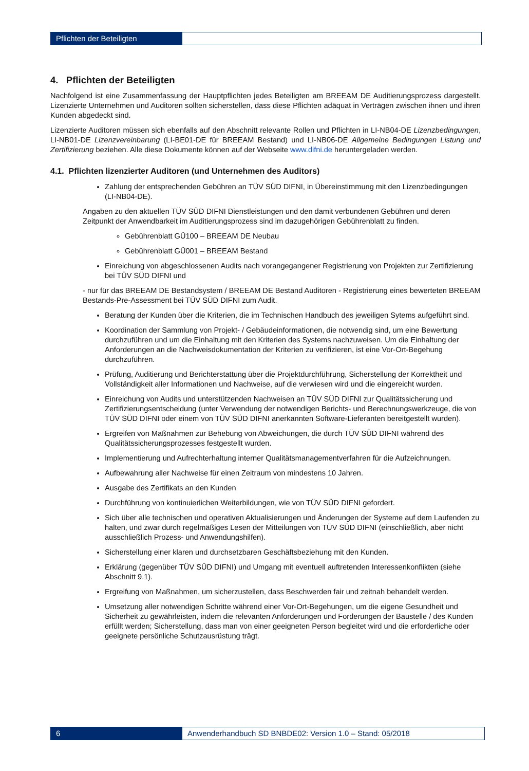Pflichten der Beteiligten
4. Pflichten der Beteiligten
Nachfolgend ist eine Zusammenfassung der Hauptpflichten jedes Beteiligten am BREEAM DE Auditierungsprozess dargestellt. Lizenzierte Unternehmen und Auditoren sollten sicherstellen, dass diese Pflichten adäquat in Verträgen zwischen ihnen und ihren Kunden abgedeckt sind.
Lizenzierte Auditoren müssen sich ebenfalls auf den Abschnitt relevante Rollen und Pflichten in LI-NB04-DE Lizenzbedingungen, LI-NB01-DE Lizenzvereinbarung (LI-BE01-DE für BREEAM Bestand) und LI-NB06-DE Allgemeine Bedingungen Listung und Zertifizierung beziehen. Alle diese Dokumente können auf der Webseite www.difni.de heruntergeladen werden.
4.1. Pflichten lizenzierter Auditoren (und Unternehmen des Auditors)
Zahlung der entsprechenden Gebühren an TÜV SÜD DIFNI, in Übereinstimmung mit den Lizenzbedingungen (LI-NB04-DE).
Angaben zu den aktuellen TÜV SÜD DIFNI Dienstleistungen und den damit verbundenen Gebühren und deren Zeitpunkt der Anwendbarkeit im Auditierungsprozess sind im dazugehörigen Gebührenblatt zu finden.
Gebührenblatt GÜ100 – BREEAM DE Neubau
Gebührenblatt GÜ001 – BREEAM Bestand
Einreichung von abgeschlossenen Audits nach vorangegangener Registrierung von Projekten zur Zertifizierung bei TÜV SÜD DIFNI und
- nur für das BREEAM DE Bestandsystem / BREEAM DE Bestand Auditoren - Registrierung eines bewerteten BREEAM Bestands-Pre-Assessment bei TÜV SÜD DIFNI zum Audit.
Beratung der Kunden über die Kriterien, die im Technischen Handbuch des jeweiligen Sytems aufgeführt sind.
Koordination der Sammlung von Projekt- / Gebäudeinformationen, die notwendig sind, um eine Bewertung durchzuführen und um die Einhaltung mit den Kriterien des Systems nachzuweisen. Um die Einhaltung der Anforderungen an die Nachweisdokumentation der Kriterien zu verifizieren, ist eine Vor-Ort-Begehung durchzuführen.
Prüfung, Auditierung und Berichterstattung über die Projektdurchführung, Sicherstellung der Korrektheit und Vollständigkeit aller Informationen und Nachweise, auf die verwiesen wird und die eingereicht wurden.
Einreichung von Audits und unterstützenden Nachweisen an TÜV SÜD DIFNI zur Qualitätssicherung und Zertifizierungsentscheidung (unter Verwendung der notwendigen Berichts- und Berechnungswerkzeuge, die von TÜV SÜD DIFNI oder einem von TÜV SÜD DIFNI anerkannten Software-Lieferanten bereitgestellt wurden).
Ergreifen von Maßnahmen zur Behebung von Abweichungen, die durch TÜV SÜD DIFNI während des Qualitätssicherungsprozesses festgestellt wurden.
Implementierung und Aufrechterhaltung interner Qualitätsmanagementverfahren für die Aufzeichnungen.
Aufbewahrung aller Nachweise für einen Zeitraum von mindestens 10 Jahren.
Ausgabe des Zertifikats an den Kunden
Durchführung von kontinuierlichen Weiterbildungen, wie von TÜV SÜD DIFNI gefordert.
Sich über alle technischen und operativen Aktualisierungen und Änderungen der Systeme auf dem Laufenden zu halten, und zwar durch regelmäßiges Lesen der Mitteilungen von TÜV SÜD DIFNI (einschließlich, aber nicht ausschließlich Prozess- und Anwendungshilfen).
Sicherstellung einer klaren und durchsetzbaren Geschäftsbeziehung mit den Kunden.
Erklärung (gegenüber TÜV SÜD DIFNI) und Umgang mit eventuell auftretenden Interessenkonflikten (siehe Abschnitt 9.1).
Ergreifung von Maßnahmen, um sicherzustellen, dass Beschwerden fair und zeitnah behandelt werden.
Umsetzung aller notwendigen Schritte während einer Vor-Ort-Begehungen, um die eigene Gesundheit und Sicherheit zu gewährleisten, indem die relevanten Anforderungen und Forderungen der Baustelle / des Kunden erfüllt werden; Sicherstellung, dass man von einer geeigneten Person begleitet wird und die erforderliche oder geeignete persönliche Schutzausrüstung trägt.
6 Anwenderhandbuch SD BNBDE02: Version 1.0 – Stand: 05/2018